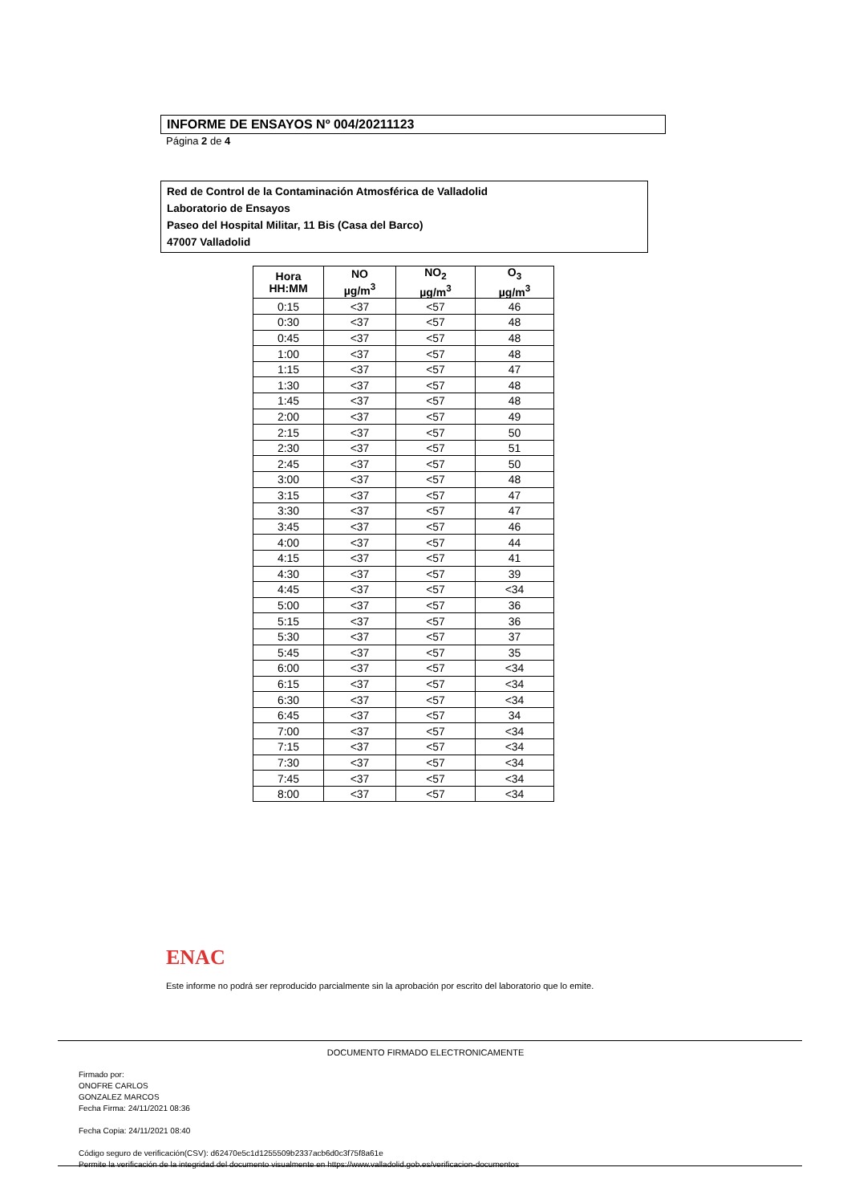INFORME DE ENSAYOS Nº 004/20211123
Página 2 de 4
Red de Control de la Contaminación Atmosférica de Valladolid
Laboratorio de Ensayos
Paseo del Hospital Militar, 11 Bis (Casa del Barco)
47007 Valladolid
| Hora HH:MM | NO µg/m<sup>3</sup> | NO<sub>2</sub> µg/m<sup>3</sup> | O<sub>3</sub> µg/m<sup>3</sup> |
| --- | --- | --- | --- |
| 0:15 | <37 | <57 | 46 |
| 0:30 | <37 | <57 | 48 |
| 0:45 | <37 | <57 | 48 |
| 1:00 | <37 | <57 | 48 |
| 1:15 | <37 | <57 | 47 |
| 1:30 | <37 | <57 | 48 |
| 1:45 | <37 | <57 | 48 |
| 2:00 | <37 | <57 | 49 |
| 2:15 | <37 | <57 | 50 |
| 2:30 | <37 | <57 | 51 |
| 2:45 | <37 | <57 | 50 |
| 3:00 | <37 | <57 | 48 |
| 3:15 | <37 | <57 | 47 |
| 3:30 | <37 | <57 | 47 |
| 3:45 | <37 | <57 | 46 |
| 4:00 | <37 | <57 | 44 |
| 4:15 | <37 | <57 | 41 |
| 4:30 | <37 | <57 | 39 |
| 4:45 | <37 | <57 | <34 |
| 5:00 | <37 | <57 | 36 |
| 5:15 | <37 | <57 | 36 |
| 5:30 | <37 | <57 | 37 |
| 5:45 | <37 | <57 | 35 |
| 6:00 | <37 | <57 | <34 |
| 6:15 | <37 | <57 | <34 |
| 6:30 | <37 | <57 | <34 |
| 6:45 | <37 | <57 | 34 |
| 7:00 | <37 | <57 | <34 |
| 7:15 | <37 | <57 | <34 |
| 7:30 | <37 | <57 | <34 |
| 7:45 | <37 | <57 | <34 |
| 8:00 | <37 | <57 | <34 |
ENAC
Este informe no podrá ser reproducido parcialmente sin la aprobación por escrito del laboratorio que lo emite.
DOCUMENTO FIRMADO ELECTRONICAMENTE
Firmado por:
ONOFRE CARLOS
GONZALEZ MARCOS
Fecha Firma: 24/11/2021 08:36
Fecha Copia: 24/11/2021 08:40
Código seguro de verificación(CSV): d62470e5c1d1255509b2337acb6d0c3f75f8a61e
Permite la verificación de la integridad del documento visualmente en https://www.valladolid.gob.es/verificacion-documentos